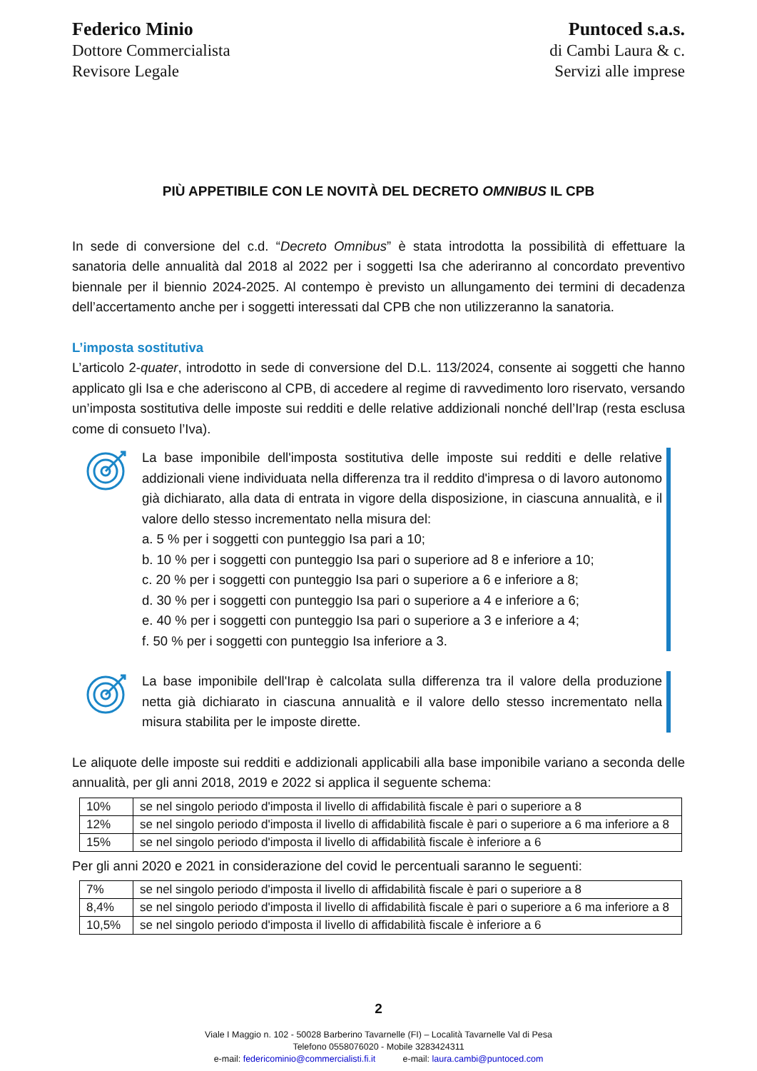Federico Minio
Dottore Commercialista
Revisore Legale
Puntoced s.a.s.
di Cambi Laura & c.
Servizi alle imprese
PIÙ APPETIBILE CON LE NOVITÀ DEL DECRETO OMNIBUS IL CPB
In sede di conversione del c.d. “Decreto Omnibus” è stata introdotta la possibilità di effettuare la sanatoria delle annualità dal 2018 al 2022 per i soggetti Isa che aderiranno al concordato preventivo biennale per il biennio 2024-2025. Al contempo è previsto un allungamento dei termini di decadenza dell’accertamento anche per i soggetti interessati dal CPB che non utilizzeranno la sanatoria.
L’imposta sostitutiva
L’articolo 2-quater, introdotto in sede di conversione del D.L. 113/2024, consente ai soggetti che hanno applicato gli Isa e che aderiscono al CPB, di accedere al regime di ravvedimento loro riservato, versando un’imposta sostitutiva delle imposte sui redditi e delle relative addizionali nonché dell’Irap (resta esclusa come di consueto l’Iva).
La base imponibile dell'imposta sostitutiva delle imposte sui redditi e delle relative addizionali viene individuata nella differenza tra il reddito d'impresa o di lavoro autonomo già dichiarato, alla data di entrata in vigore della disposizione, in ciascuna annualità, e il valore dello stesso incrementato nella misura del:
a. 5 % per i soggetti con punteggio Isa pari a 10;
b. 10 % per i soggetti con punteggio Isa pari o superiore ad 8 e inferiore a 10;
c. 20 % per i soggetti con punteggio Isa pari o superiore a 6 e inferiore a 8;
d. 30 % per i soggetti con punteggio Isa pari o superiore a 4 e inferiore a 6;
e. 40 % per i soggetti con punteggio Isa pari o superiore a 3 e inferiore a 4;
f. 50 % per i soggetti con punteggio Isa inferiore a 3.
La base imponibile dell'Irap è calcolata sulla differenza tra il valore della produzione netta già dichiarato in ciascuna annualità e il valore dello stesso incrementato nella misura stabilita per le imposte dirette.
Le aliquote delle imposte sui redditi e addizionali applicabili alla base imponibile variano a seconda delle annualità, per gli anni 2018, 2019 e 2022 si applica il seguente schema:
| 10% | se nel singolo periodo d'imposta il livello di affidabilità fiscale è pari o superiore a 8 |
| 12% | se nel singolo periodo d'imposta il livello di affidabilità fiscale è pari o superiore a 6 ma inferiore a 8 |
| 15% | se nel singolo periodo d'imposta il livello di affidabilità fiscale è inferiore a 6 |
Per gli anni 2020 e 2021 in considerazione del covid le percentuali saranno le seguenti:
| 7% | se nel singolo periodo d'imposta il livello di affidabilità fiscale è pari o superiore a 8 |
| 8,4% | se nel singolo periodo d'imposta il livello di affidabilità fiscale è pari o superiore a 6 ma inferiore a 8 |
| 10,5% | se nel singolo periodo d'imposta il livello di affidabilità fiscale è inferiore a 6 |
2
Viale I Maggio n. 102 - 50028 Barberino Tavarnelle (FI) – Località Tavarnelle Val di Pesa
Telefono 0558076020 - Mobile 3283424311
e-mail: federicominio@commercialisti.fi.it e-mail: laura.cambi@puntoced.com